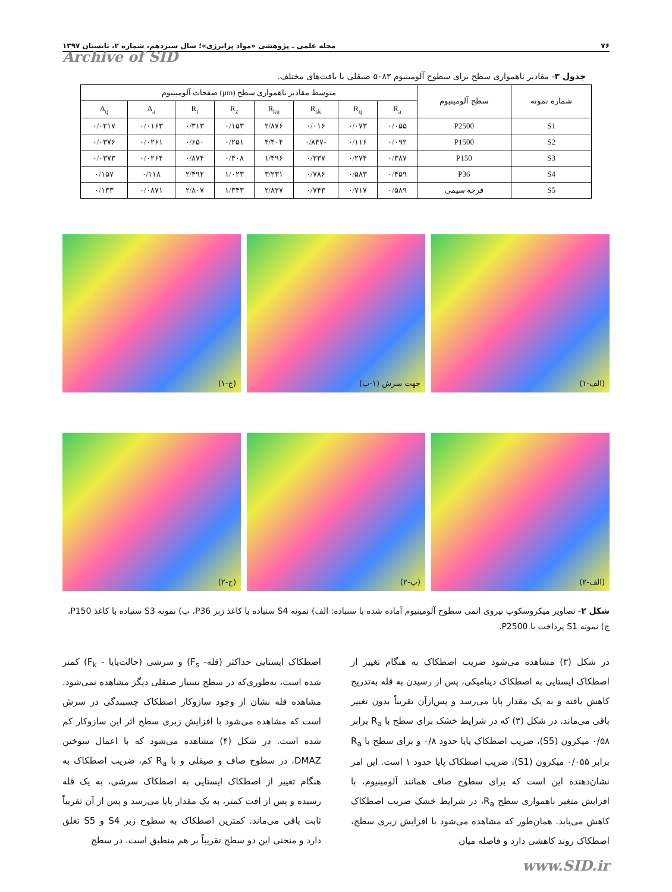۷۶ مجله علمی ـ پژوهشی «مواد پرانرژی»؛ سال سیزدهم، شماره ۲، تابستان ۱۳۹۷
Archive of SID
جدول ۳- مقادیر ناهمواری سطح برای سطوح آلومینیوم ۵۰۸۳ صیقلی با بافت‌های مختلف.
| شماره نمونه | سطح آلومینیوم | متوسط مقادیر ناهمواری سطح (µm) صفحات آلومینیوم | | | | | | | |
| --- | --- | --- | --- | --- | --- | --- | --- | --- | --- |
| | | R<sub>a</sub> | R<sub>q</sub> | R<sub>sk</sub> | R<sub>ku</sub> | R<sub>z</sub> | R<sub>t</sub> | Δ<sub>a</sub> | Δ<sub>q</sub> |
| S1 | P2500 | ۰/۰۵۵ | ۰/۰۷۳ | ۰/۰۱۶ | ۲/۸۷۶ | ۰/۱۵۳ | ۰/۳۱۳ | ۰/۰۱۶۳ | ۰/۰۲۱۷ |
| S2 | P1500 | ۰/۰۹۲ | ۰/۱۱۶ | -۰/۸۴۷ | ۴/۴۰۴ | ۰/۲۵۱ | ۰/۶۵۰ | ۰/۰۲۶۱ | ۰/۰۳۷۶ |
| S3 | P150 | ۰/۳۸۷ | ۰/۲۷۴ | ۰/۲۳۷ | ۱/۴۹۶ | ۰/۴۰۸ | ۰/۸۷۴ | ۰/۰۲۶۴ | ۰/۰۳۷۳ |
| S4 | P36 | ۰/۴۵۹ | ۰/۵۸۳ | ۰/۷۸۶ | ۳/۲۳۱ | ۱/۰۲۳ | ۲/۴۹۲ | ۰/۱۱۸ | ۰/۱۵۷ |
| S5 | فرچه سیمی | ۰/۵۸۹ | ۰/۷۱۷ | ۰/۷۴۳ | ۲/۸۲۷ | ۱/۳۴۳ | ۲/۸۰۷ | ۰/۰۸۷۱ | ۰/۱۳۳ |
(۱-ج)
(۲-ج)
جهت سرش (۱-ب)
(۲-ب)
(۱-الف)
(۲-الف)
شکل ۲- تصاویر میکروسکوپ نیروی اتمی سطوح آلومینیوم آماده شده با سنباده: الف) نمونه S4 سنباده با کاغذ زبر P36، ب) نمونه S3 سنباده با کاغذ P150، ج) نمونه S1 پرداخت با P2500.
در شکل (۳) مشاهده می‌شود ضریب اصطکاک به هنگام تغییر از اصطکاک ایستایی به اصطکاک دینامیکی، پس از رسیدن به قله به‌تدریج کاهش یافته و به یک مقدار پایا می‌رسد و پس‌ازآن تقریباً بدون تغییر باقی می‌ماند. در شکل (۳) که در شرایط خشک برای سطح با R<sub>a</sub> برابر ۰/۵۸ میکرون (S5)، ضریب اصطکاک پایا حدود ۰/۸ و برای سطح با R<sub>a</sub> برابر ۰/۰۵۵ میکرون (S1)، ضریب اصطکاک پایا حدود ۱ است. این امر نشان‌دهنده این است که برای سطوح صاف همانند آلومینیوم، با افزایش متغیر ناهمواری سطح R<sub>a</sub>، در شرایط خشک ضریب اصطکاک کاهش می‌یابد. همان‌طور که مشاهده می‌شود با افزایش زبری سطح، اصطکاک روند کاهشی دارد و فاصله میان
اصطکاک ایستایی حداکثر (قله- F<sub>s</sub>) و سرشی (حالت‌پایا - F<sub>k</sub>) کمتر شده است، به‌طوری‌که در سطح بسیار صیقلی دیگر مشاهده نمی‌شود. مشاهده قله نشان از وجود سازوکار اصطکاک چسبندگی در سرش است که مشاهده می‌شود با افزایش زبری سطح اثر این سازوکار کم شده است. در شکل (۴) مشاهده می‌شود که با اعمال سوختن DMAZ، در سطوح صاف و صیقلی و با R<sub>a</sub> کم، ضریب اصطکاک به هنگام تغییر از اصطکاک ایستایی به اصطکاک سرشی، به یک قله رسیده و پس از افت کمتر، به یک مقدار پایا می‌رسد و پس از آن تقریباً ثابت باقی می‌ماند. کمترین اصطکاک به سطوح زبر S4 و S5 تعلق دارد و منحنی این دو سطح تقریباً بر هم منطبق است. در سطح
www.SID.ir